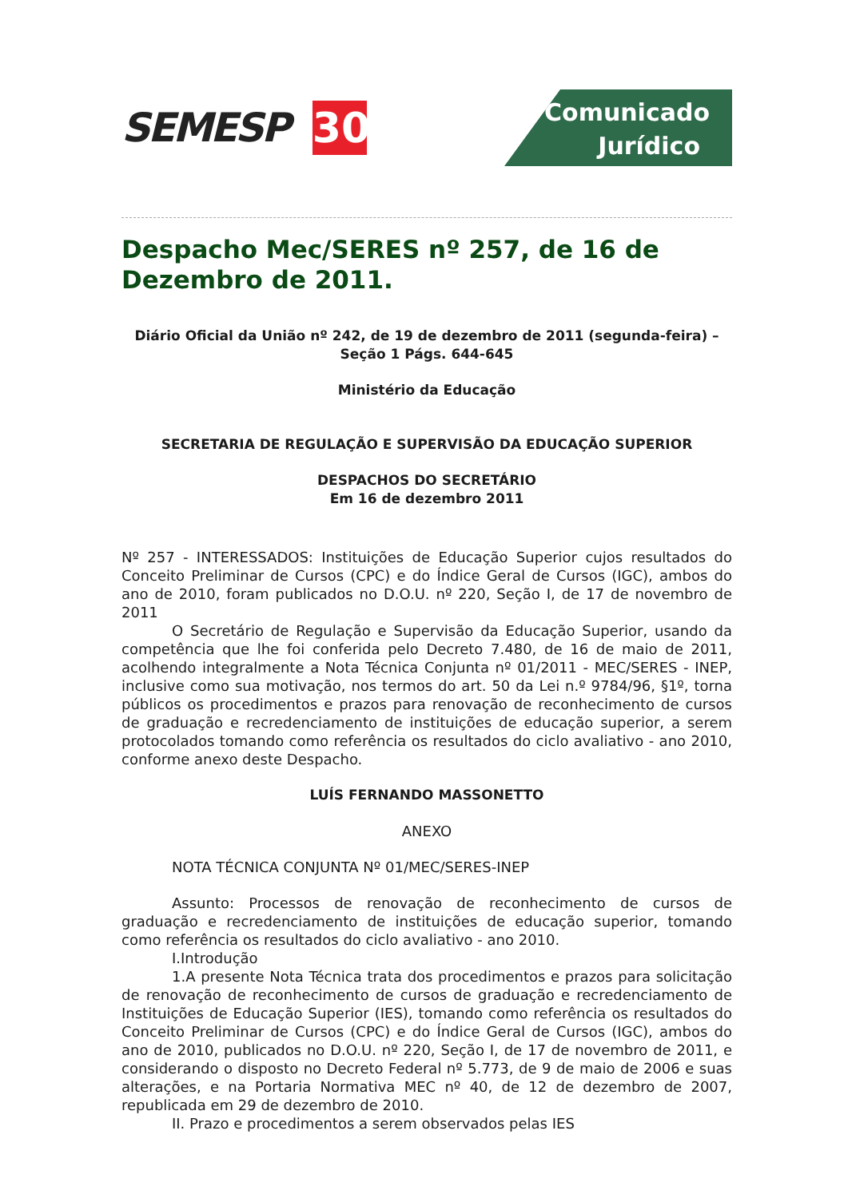SEMESP
30
Comunicado
Jurídico
Despacho Mec/SERES nº 257, de 16 de Dezembro de 2011.
Diário Oficial da União nº 242, de 19 de dezembro de 2011 (segunda-feira) – Seção 1 Págs. 644-645
Ministério da Educação
SECRETARIA DE REGULAÇÃO E SUPERVISÃO DA EDUCAÇÃO SUPERIOR
DESPACHOS DO SECRETÁRIO
Em 16 de dezembro 2011
Nº 257 - INTERESSADOS: Instituições de Educação Superior cujos resultados do Conceito Preliminar de Cursos (CPC) e do Índice Geral de Cursos (IGC), ambos do ano de 2010, foram publicados no D.O.U. nº 220, Seção I, de 17 de novembro de 2011
O Secretário de Regulação e Supervisão da Educação Superior, usando da competência que lhe foi conferida pelo Decreto 7.480, de 16 de maio de 2011, acolhendo integralmente a Nota Técnica Conjunta nº 01/2011 - MEC/SERES - INEP, inclusive como sua motivação, nos termos do art. 50 da Lei n.º 9784/96, §1º, torna públicos os procedimentos e prazos para renovação de reconhecimento de cursos de graduação e recredenciamento de instituições de educação superior, a serem protocolados tomando como referência os resultados do ciclo avaliativo - ano 2010, conforme anexo deste Despacho.
LUÍS FERNANDO MASSONETTO
ANEXO
NOTA TÉCNICA CONJUNTA Nº 01/MEC/SERES-INEP
Assunto: Processos de renovação de reconhecimento de cursos de graduação e recredenciamento de instituições de educação superior, tomando como referência os resultados do ciclo avaliativo - ano 2010.
I.Introdução
1.A presente Nota Técnica trata dos procedimentos e prazos para solicitação de renovação de reconhecimento de cursos de graduação e recredenciamento de Instituições de Educação Superior (IES), tomando como referência os resultados do Conceito Preliminar de Cursos (CPC) e do Índice Geral de Cursos (IGC), ambos do ano de 2010, publicados no D.O.U. nº 220, Seção I, de 17 de novembro de 2011, e considerando o disposto no Decreto Federal nº 5.773, de 9 de maio de 2006 e suas alterações, e na Portaria Normativa MEC nº 40, de 12 de dezembro de 2007, republicada em 29 de dezembro de 2010.
II. Prazo e procedimentos a serem observados pelas IES